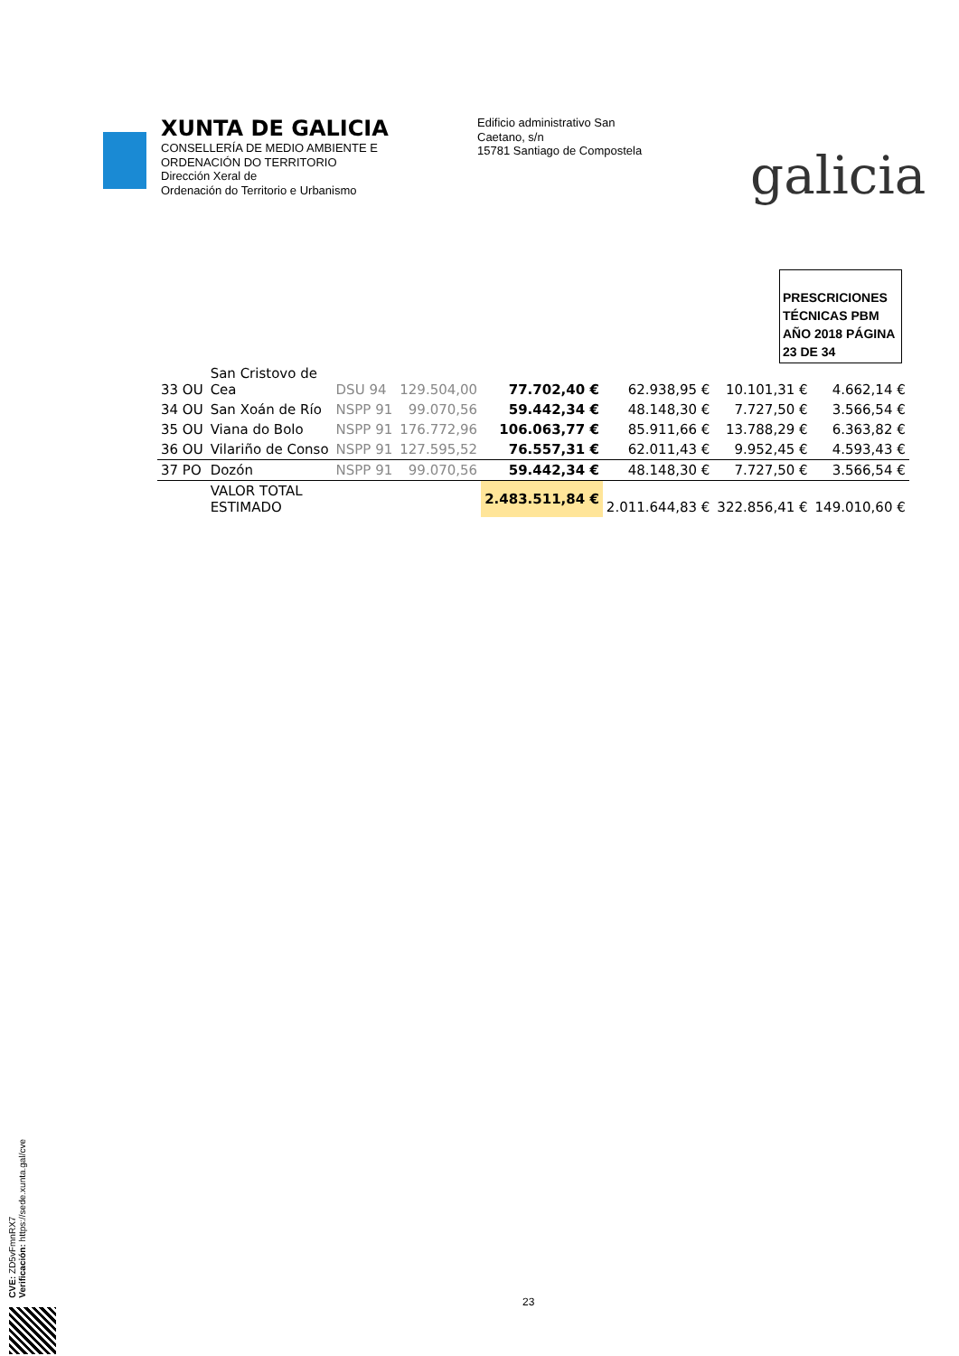XUNTA DE GALICIA
CONSELLERÍA DE MEDIO AMBIENTE E
ORDENACIÓN DO TERRITORIO
Dirección Xeral de
Ordenación do Territorio e Urbanismo
Edificio administrativo San
Caetano, s/n
15781 Santiago de Compostela
galicia
PRESCRICIONES TÉCNICAS PBM AÑO 2018 PÁGINA 23 DE 34
| 33 OU | San Cristovo de Cea | DSU 94 | 129.504,00 | 77.702,40 € | 62.938,95 € | 10.101,31 € | 4.662,14 € |
| 34 OU | San Xoán de Río | NSPP 91 | 99.070,56 | 59.442,34 € | 48.148,30 € | 7.727,50 € | 3.566,54 € |
| 35 OU | Viana do Bolo | NSPP 91 | 176.772,96 | 106.063,77 € | 85.911,66 € | 13.788,29 € | 6.363,82 € |
| 36 OU | Vilariño de Conso | NSPP 91 | 127.595,52 | 76.557,31 € | 62.011,43 € | 9.952,45 € | 4.593,43 € |
| 37 PO | Dozón | NSPP 91 | 99.070,56 | 59.442,34 € | 48.148,30 € | 7.727,50 € | 3.566,54 € |
| | VALOR TOTAL ESTIMADO | | | 2.483.511,84 € | 2.011.644,83 € | 322.856,41 € | 149.010,60 € |
23
CVE: ZD5vFmnRX7
Verificación: https://sede.xunta.gal/cve